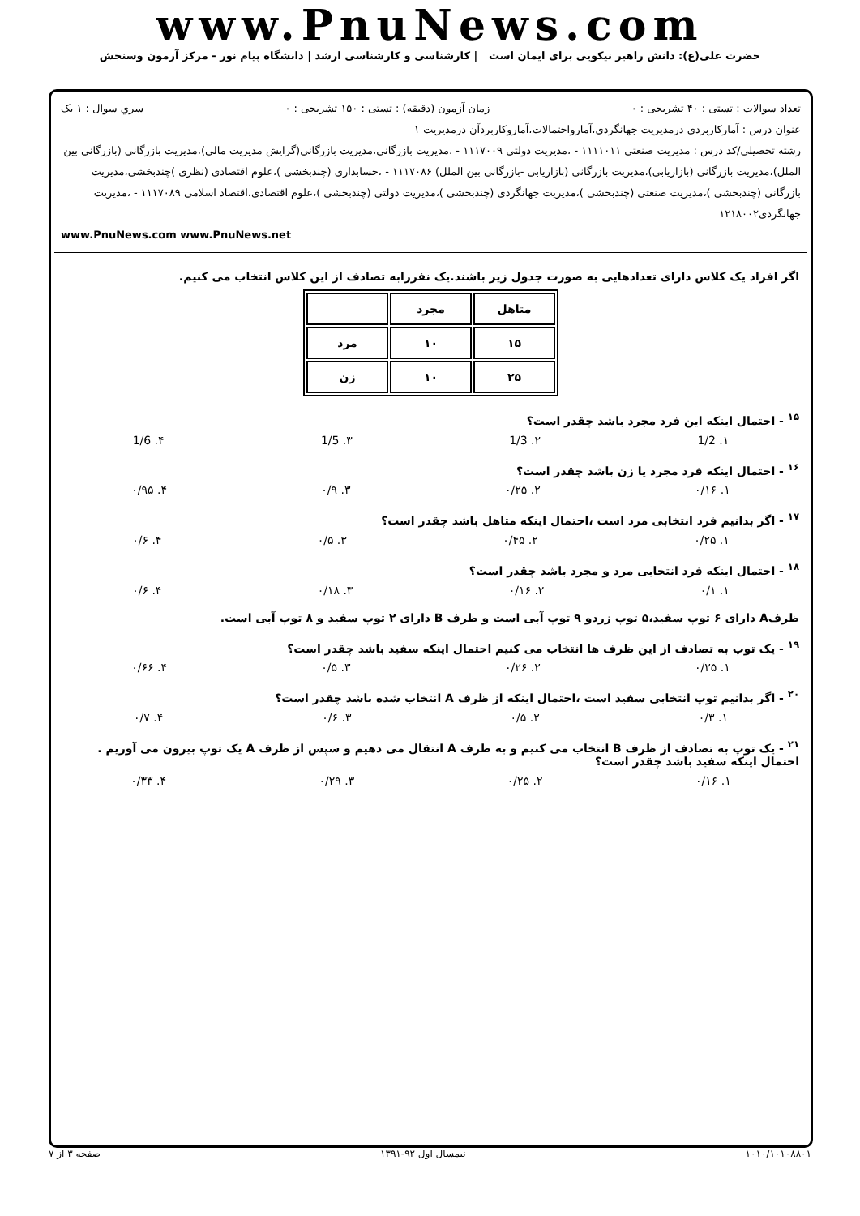www.PnuNews.com
حضرت علی(ع): دانش راهبر نیکویی برای ایمان است | کارشناسی و کارشناسی ارشد | دانشگاه پیام نور - مرکز آزمون وسنجش
تعداد سوالات : تستی : ۴۰ تشریحی : ۰ زمان آزمون (دقیقه) : تستی : ۱۵۰ تشریحی : ۰ سري سوال : ۱ یک
عنوان درس : آمارکاربردی درمدیریت جهانگردی،آمارواحتمالات،آماروکاربردآن درمدیریت ۱
رشته تحصیلی/کد درس : مدیریت صنعتی ۱۱۱۱۰۱۱ - ،مدیریت دولتی ۱۱۱۷۰۰۹ - ،مدیریت بازرگانی،مدیریت بازرگانی(گرایش مدیریت مالی)،مدیریت بازرگانی (بازرگانی بین الملل)،مدیریت بازرگانی (بازاریابی)،مدیریت بازرگانی (بازاریابی -بازرگانی بین الملل) ۱۱۱۷۰۸۶ - ،حسابداری (چندبخشی )،علوم اقتصادی (نظری )چندبخشی،مدیریت بازرگانی (چندبخشی )،مدیریت صنعتی (چندبخشی )،مدیریت جهانگردی (چندبخشی )،مدیریت دولتی (چندبخشی )،علوم اقتصادی،اقتصاد اسلامی ۱۱۱۷۰۸۹ - ،مدیریت جهانگردی۱۲۱۸۰۰۲
www.PnuNews.com www.PnuNews.net
اگر افراد یک کلاس دارای تعدادهایی به صورت جدول زیر باشند.یک نفررابه تصادف از این کلاس انتخاب می کنیم.
| متاهل | مجرد | |
| ۱۵ | ۱۰ | مرد |
| ۲۵ | ۱۰ | زن |
<sup>۱۵</sup> - احتمال اینکه این فرد مجرد باشد چقدر است؟
۱. 1/2 ۲. 1/3 ۳. 1/5 ۴. 1/6
<sup>۱۶</sup> - احتمال اینکه فرد مجرد یا زن باشد چقدر است؟
۱. ۰/۱۶ ۲. ۰/۲۵ ۳. ۰/۹ ۴. ۰/۹۵
<sup>۱۷</sup> - اگر بدانیم فرد انتخابی مرد است ،احتمال اینکه متاهل باشد چقدر است؟
۱. ۰/۲۵ ۲. ۰/۴۵ ۳. ۰/۵ ۴. ۰/۶
<sup>۱۸</sup> - احتمال اینکه فرد انتخابی مرد و مجرد باشد چقدر است؟
۱. ۰/۱ ۲. ۰/۱۶ ۳. ۰/۱۸ ۴. ۰/۶
ظرفA دارای ۶ توپ سفید،۵ توپ زردو ۹ توپ آبی است و ظرف B دارای ۲ توپ سفید و ۸ توپ آبی است.
<sup>۱۹</sup> - یک توپ به تصادف از این ظرف ها انتخاب می کنیم احتمال اینکه سفید باشد چقدر است؟
۱. ۰/۲۵ ۲. ۰/۲۶ ۳. ۰/۵ ۴. ۰/۶۶
<sup>۲۰</sup> - اگر بدانیم توپ انتخابی سفید است ،احتمال اینکه از ظرف A انتخاب شده باشد چقدر است؟
۱. ۰/۳ ۲. ۰/۵ ۳. ۰/۶ ۴. ۰/۷
<sup>۲۱</sup> - یک توپ به تصادف از ظرف B انتخاب می کنیم و به ظرف A انتقال می دهیم و سپس از ظرف A یک توپ بیرون می آوریم . احتمال اینکه سفید باشد چقدر است؟
۱. ۰/۱۶ ۲. ۰/۲۵ ۳. ۰/۲۹ ۴. ۰/۳۳
۱۰۱۰/۱۰۱۰۸۸۰۱ نیمسال اول ۹۲-۱۳۹۱ صفحه ۳ از ۷